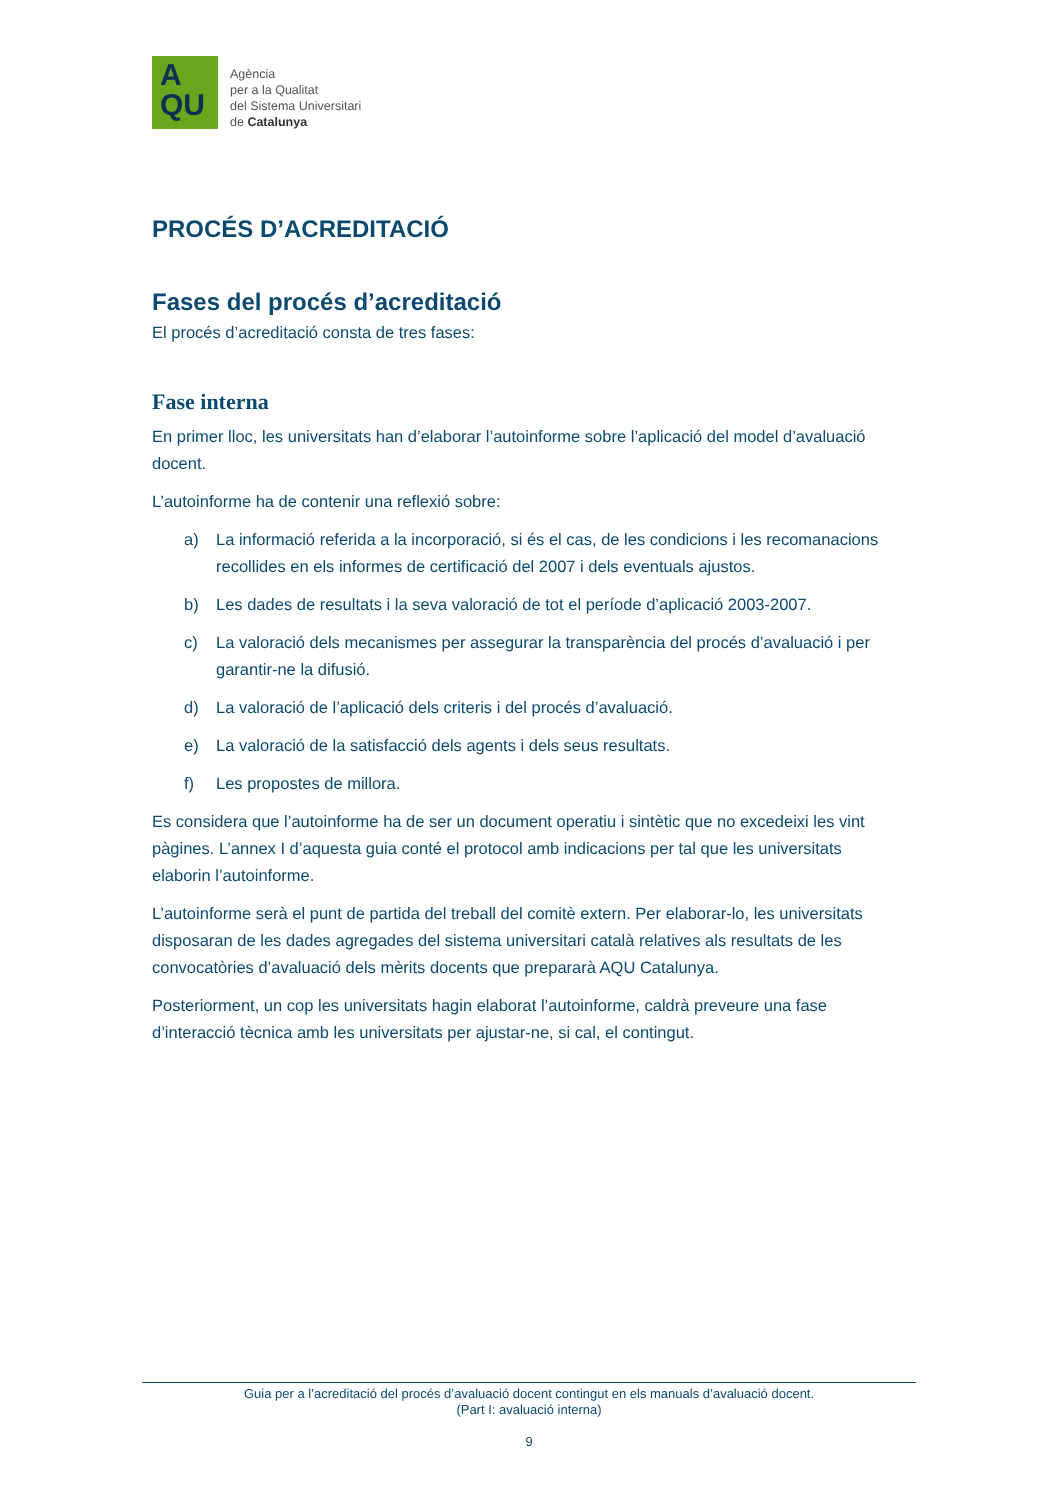A
QU
Agència
per a la Qualitat
del Sistema Universitari
de Catalunya
PROCÉS D’ACREDITACIÓ
Fases del procés d’acreditació
El procés d’acreditació consta de tres fases:
Fase interna
En primer lloc, les universitats han d’elaborar l’autoinforme sobre l’aplicació del model d’avaluació docent.
L’autoinforme ha de contenir una reflexió sobre:
a) La informació referida a la incorporació, si és el cas, de les condicions i les recomanacions recollides en els informes de certificació del 2007 i dels eventuals ajustos.
b) Les dades de resultats i la seva valoració de tot el període d’aplicació 2003-2007.
c) La valoració dels mecanismes per assegurar la transparència del procés d’avaluació i per garantir-ne la difusió.
d) La valoració de l’aplicació dels criteris i del procés d’avaluació.
e) La valoració de la satisfacció dels agents i dels seus resultats.
f) Les propostes de millora.
Es considera que l’autoinforme ha de ser un document operatiu i sintètic que no excedeixi les vint pàgines. L’annex I d’aquesta guia conté el protocol amb indicacions per tal que les universitats elaborin l’autoinforme.
L’autoinforme serà el punt de partida del treball del comitè extern. Per elaborar-lo, les universitats disposaran de les dades agregades del sistema universitari català relatives als resultats de les convocatòries d’avaluació dels mèrits docents que prepararà AQU Catalunya.
Posteriorment, un cop les universitats hagin elaborat l’autoinforme, caldrà preveure una fase d’interacció tècnica amb les universitats per ajustar-ne, si cal, el contingut.
Guia per a l’acreditació del procés d’avaluació docent contingut en els manuals d’avaluació docent.
(Part I: avaluació interna)
9